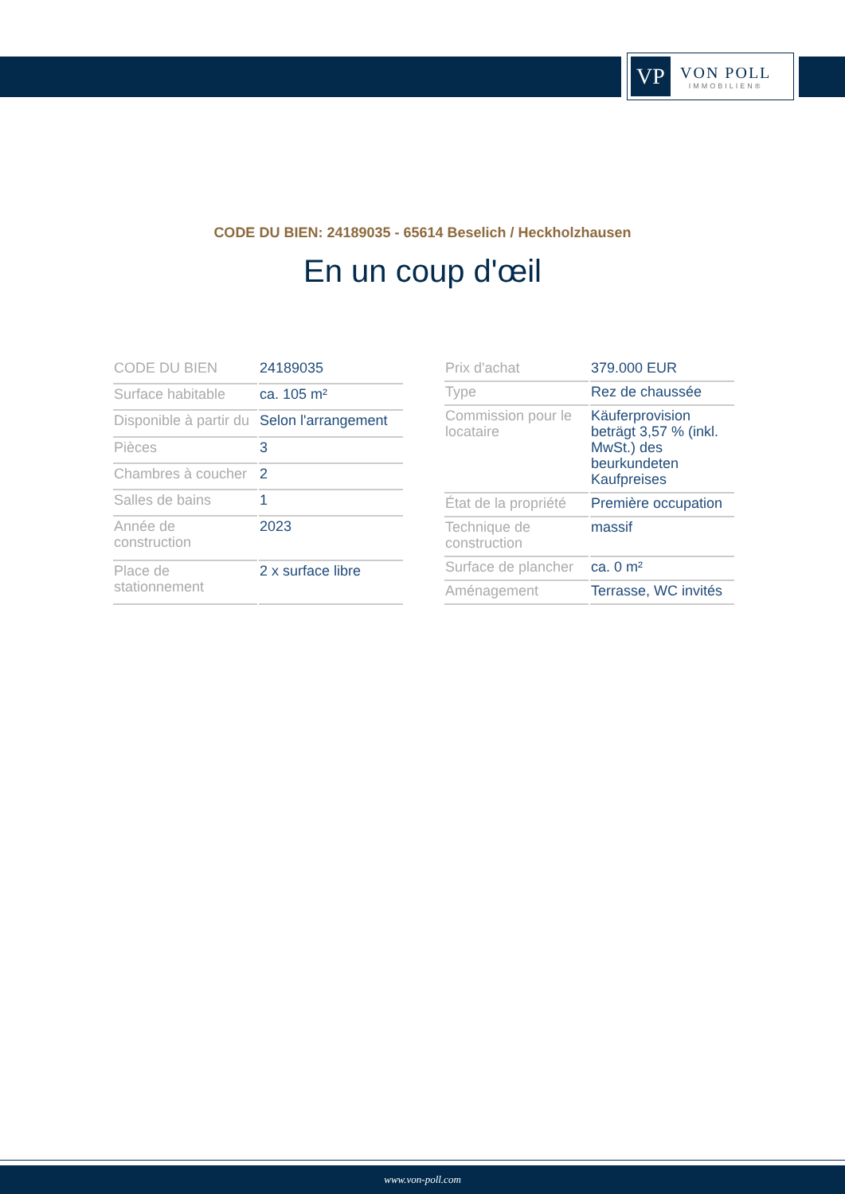VP
VON POLL
IMMOBILIEN®
CODE DU BIEN: 24189035 - 65614 Beselich / Heckholzhausen
En un coup d'œil
| CODE DU BIEN | 24189035 |
| Surface habitable | ca. 105 m² |
| Disponible à partir du | Selon l'arrangement |
| Pièces | 3 |
| Chambres à coucher | 2 |
| Salles de bains | 1 |
| Année de construction | 2023 |
| Place de stationnement | 2 x surface libre |
| Prix d'achat | 379.000 EUR |
| Type | Rez de chaussée |
| Commission pour le locataire | Käuferprovision beträgt 3,57 % (inkl. MwSt.) des beurkundeten Kaufpreises |
| État de la propriété | Première occupation |
| Technique de construction | massif |
| Surface de plancher | ca. 0 m² |
| Aménagement | Terrasse, WC invités |
www.von-poll.com